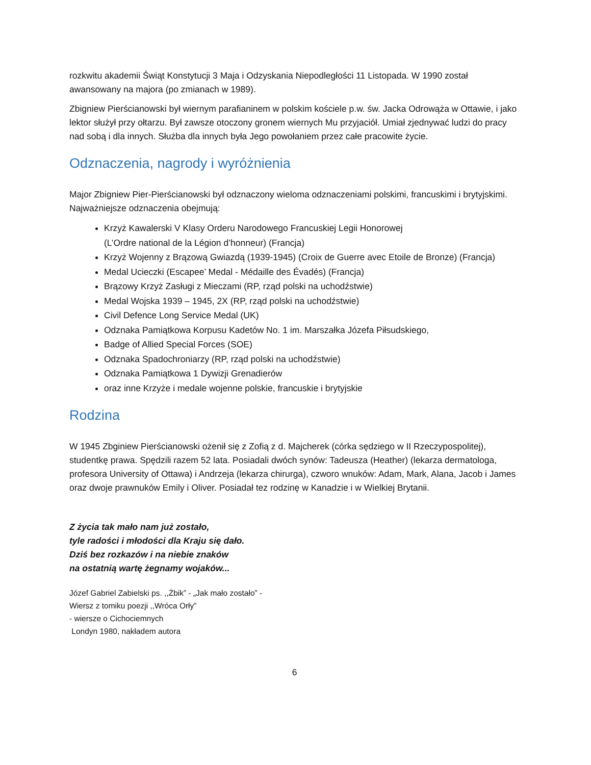rozkwitu akademii Świąt Konstytucji 3 Maja i Odzyskania Niepodległości 11 Listopada. W 1990 został awansowany na majora (po zmianach w 1989).
Zbigniew Pierścianowski był wiernym parafianinem w polskim kościele p.w. św. Jacka Odrowąża w Ottawie, i jako lektor służył przy ołtarzu. Był zawsze otoczony gronem wiernych Mu przyjaciół. Umiał zjednywać ludzi do pracy nad sobą i dla innych. Służba dla innych była Jego powołaniem przez całe pracowite życie.
Odznaczenia, nagrody i wyróżnienia
Major Zbigniew Pier-Pierścianowski był odznaczony wieloma odznaczeniami polskimi, francuskimi i brytyjskimi. Najważniejsze odznaczenia obejmują:
Krzyż Kawalerski V Klasy Orderu Narodowego Francuskiej Legii Honorowej
(L’Ordre national de la Légion d’honneur) (Francja)
Krzyż Wojenny z Brązową Gwiazdą (1939-1945) (Croix de Guerre avec Etoile de Bronze) (Francja)
Medal Ucieczki (Escapee’ Medal - Médaille des Évadés) (Francja)
Brązowy Krzyż Zasługi z Mieczami (RP, rząd polski na uchodźstwie)
Medal Wojska 1939 – 1945, 2X (RP, rząd polski na uchodźstwie)
Civil Defence Long Service Medal (UK)
Odznaka Pamiątkowa Korpusu Kadetów No. 1 im. Marszałka Józefa Piłsudskiego,
Badge of Allied Special Forces (SOE)
Odznaka Spadochroniarzy (RP, rząd polski na uchodźstwie)
Odznaka Pamiątkowa 1 Dywizji Grenadierów
oraz inne Krzyże i medale wojenne polskie, francuskie i brytyjskie
Rodzina
W 1945 Zbginiew Pierścianowski ożenił się z Zofią z d. Majcherek (córka sędziego w II Rzeczypospolitej), studentkę prawa. Spędzili razem 52 lata. Posiadali dwóch synów: Tadeusza (Heather) (lekarza dermatologa, profesora University of Ottawa) i Andrzeja (lekarza chirurga), czworo wnuków: Adam, Mark, Alana, Jacob i James oraz dwoje prawnuków Emily i Oliver. Posiadał tez rodzinę w Kanadzie i w Wielkiej Brytanii.
Z życia tak mało nam już zostało,
tyle radości i młodości dla Kraju się dało.
Dziś bez rozkazów i na niebie znaków
na ostatnią wartę żegnamy wojaków...
Józef Gabriel Zabielski ps. ,,Żbik” - „Jak mało zostało” -
Wiersz z tomiku poezji ,,Wróca Orły”
- wiersze o Cichociemnych
Londyn 1980, nakładem autora
6